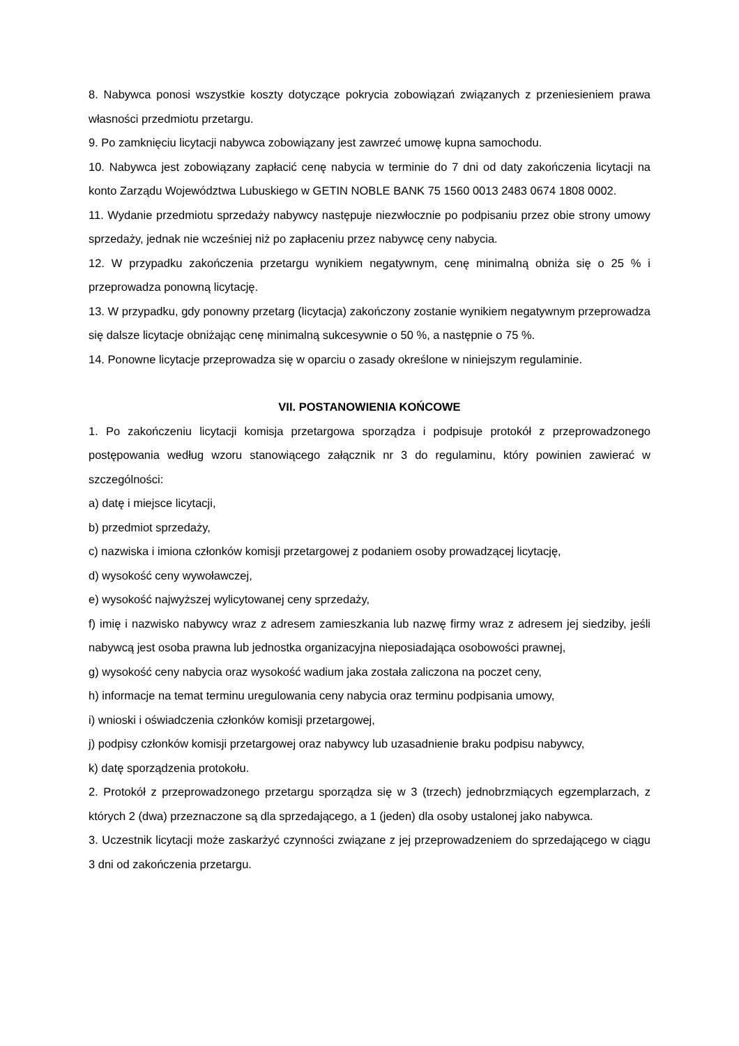8. Nabywca ponosi wszystkie koszty dotyczące pokrycia zobowiązań związanych z przeniesieniem prawa własności przedmiotu przetargu.
9. Po zamknięciu licytacji nabywca zobowiązany jest zawrzeć umowę kupna samochodu.
10. Nabywca jest zobowiązany zapłacić cenę nabycia w terminie do 7 dni od daty zakończenia licytacji na konto Zarządu Województwa Lubuskiego w GETIN NOBLE BANK 75 1560 0013 2483 0674 1808 0002.
11. Wydanie przedmiotu sprzedaży nabywcy następuje niezwłocznie po podpisaniu przez obie strony umowy sprzedaży, jednak nie wcześniej niż po zapłaceniu przez nabywcę ceny nabycia.
12. W przypadku zakończenia przetargu wynikiem negatywnym, cenę minimalną obniża się o 25 % i przeprowadza ponowną licytację.
13. W przypadku, gdy ponowny przetarg (licytacja) zakończony zostanie wynikiem negatywnym przeprowadza się dalsze licytacje obniżając cenę minimalną sukcesywnie o 50 %, a następnie o 75 %.
14. Ponowne licytacje przeprowadza się w oparciu o zasady określone w niniejszym regulaminie.
VII. POSTANOWIENIA KOŃCOWE
1. Po zakończeniu licytacji komisja przetargowa sporządza i podpisuje protokół z przeprowadzonego postępowania według wzoru stanowiącego załącznik nr 3 do regulaminu, który powinien zawierać w szczególności:
a) datę i miejsce licytacji,
b) przedmiot sprzedaży,
c) nazwiska i imiona członków komisji przetargowej z podaniem osoby prowadzącej licytację,
d) wysokość ceny wywoławczej,
e) wysokość najwyższej wylicytowanej ceny sprzedaży,
f) imię i nazwisko nabywcy wraz z adresem zamieszkania lub nazwę firmy wraz z adresem jej siedziby, jeśli nabywcą jest osoba prawna lub jednostka organizacyjna nieposiadająca osobowości prawnej,
g) wysokość ceny nabycia oraz wysokość wadium jaka została zaliczona na poczet ceny,
h) informacje na temat terminu uregulowania ceny nabycia oraz terminu podpisania umowy,
i) wnioski i oświadczenia członków komisji przetargowej,
j) podpisy członków komisji przetargowej oraz nabywcy lub uzasadnienie braku podpisu nabywcy,
k) datę sporządzenia protokołu.
2. Protokół z przeprowadzonego przetargu sporządza się w 3 (trzech) jednobrzmiących egzemplarzach, z których 2 (dwa) przeznaczone są dla sprzedającego, a 1 (jeden) dla osoby ustalonej jako nabywca.
3. Uczestnik licytacji może zaskarżyć czynności związane z jej przeprowadzeniem do sprzedającego w ciągu 3 dni od zakończenia przetargu.